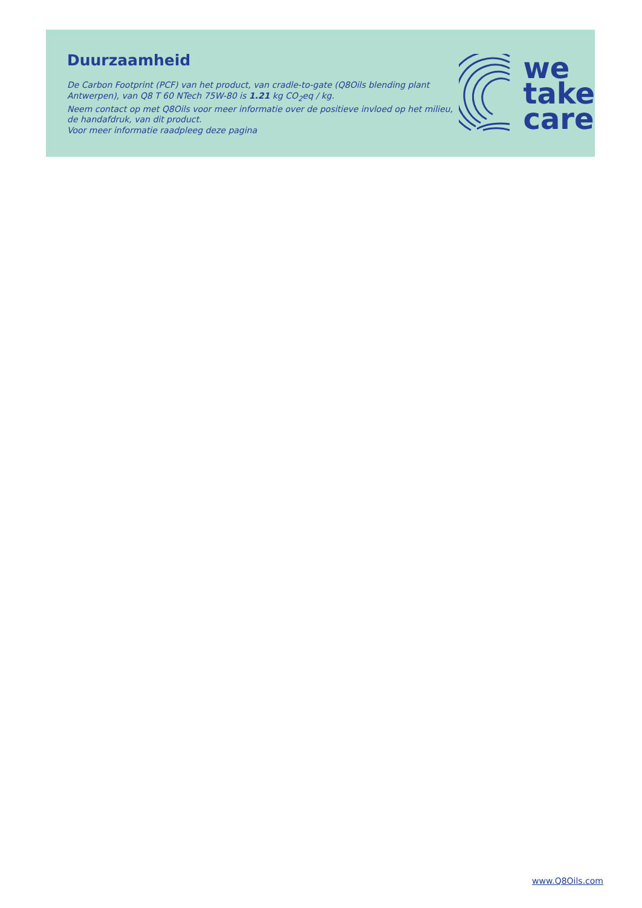Duurzaamheid
De Carbon Footprint (PCF) van het product, van cradle-to-gate (Q8Oils blending plant Antwerpen), van Q8 T 60 NTech 75W-80 is 1.21 kg CO<sub>2</sub>eq / kg.
Neem contact op met Q8Oils voor meer informatie over de positieve invloed op het milieu, de handafdruk, van dit product.
Voor meer informatie raadpleeg deze pagina
we
take
care
www.Q8Oils.com